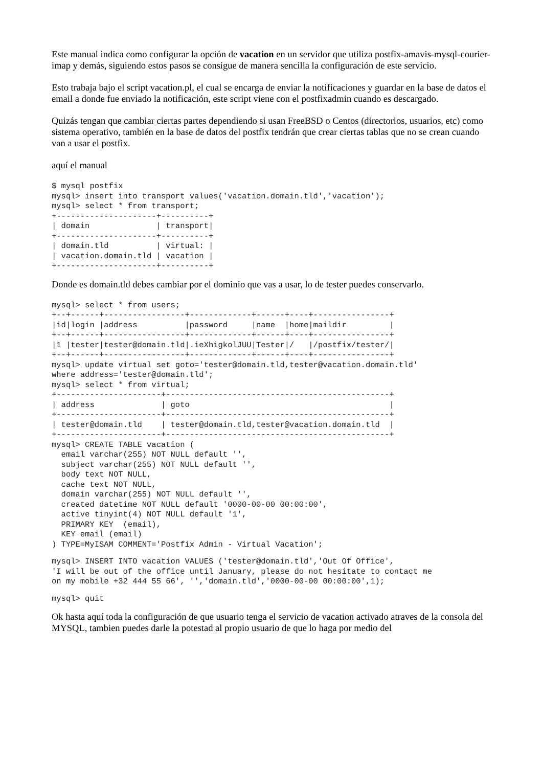Este manual indica como configurar la opción de vacation en un servidor que utiliza postfix-amavis-mysql-courier-imap y demás, siguiendo estos pasos se consigue de manera sencilla la configuración de este servicio.
Esto trabaja bajo el script vacation.pl, el cual se encarga de enviar la notificaciones y guardar en la base de datos el email a donde fue enviado la notificación, este script viene con el postfixadmin cuando es descargado.
Quizás tengan que cambiar ciertas partes dependiendo si usan FreeBSD o Centos (directorios, usuarios, etc) como sistema operativo, también en la base de datos del postfix tendrán que crear ciertas tablas que no se crean cuando van a usar el postfix.
aquí el manual
$ mysql postfix
mysql> insert into transport values('vacation.domain.tld','vacation');
mysql> select * from transport;
+---------------------+----------+
| domain              | transport|
+---------------------+----------+
| domain.tld          | virtual: |
| vacation.domain.tld | vacation |
+---------------------+----------+
Donde es domain.tld debes cambiar por el dominio que vas a usar, lo de tester puedes conservarlo.
mysql> select * from users;
+--+------+-----------------+-------------+------+----+----------------+
|id|login |address          |password     |name  |home|maildir         |
+--+------+-----------------+-------------+------+----+----------------+
|1 |tester|tester@domain.tld|.ieXhigkolJUU|Tester|/   |/postfix/tester/|
+--+------+-----------------+-------------+------+----+----------------+
mysql> update virtual set goto='tester@domain.tld,tester@vacation.domain.tld'
where address='tester@domain.tld';
mysql> select * from virtual;
+----------------------+-----------------------------------------------+
| address              | goto                                          |
+----------------------+-----------------------------------------------+
| tester@domain.tld    | tester@domain.tld,tester@vacation.domain.tld  |
+----------------------+-----------------------------------------------+
mysql> CREATE TABLE vacation (
  email varchar(255) NOT NULL default '',
  subject varchar(255) NOT NULL default '',
  body text NOT NULL,
  cache text NOT NULL,
  domain varchar(255) NOT NULL default '',
  created datetime NOT NULL default '0000-00-00 00:00:00',
  active tinyint(4) NOT NULL default '1',
  PRIMARY KEY  (email),
  KEY email (email)
) TYPE=MyISAM COMMENT='Postfix Admin - Virtual Vacation';
mysql> INSERT INTO vacation VALUES ('tester@domain.tld','Out Of Office',
'I will be out of the office until January, please do not hesitate to contact me
on my mobile +32 444 55 66', '','domain.tld','0000-00-00 00:00:00',1);
mysql> quit
Ok hasta aquí toda la configuración de que usuario tenga el servicio de vacation activado atraves de la consola del MYSQL, tambien puedes darle la potestad al propio usuario de que lo haga por medio del